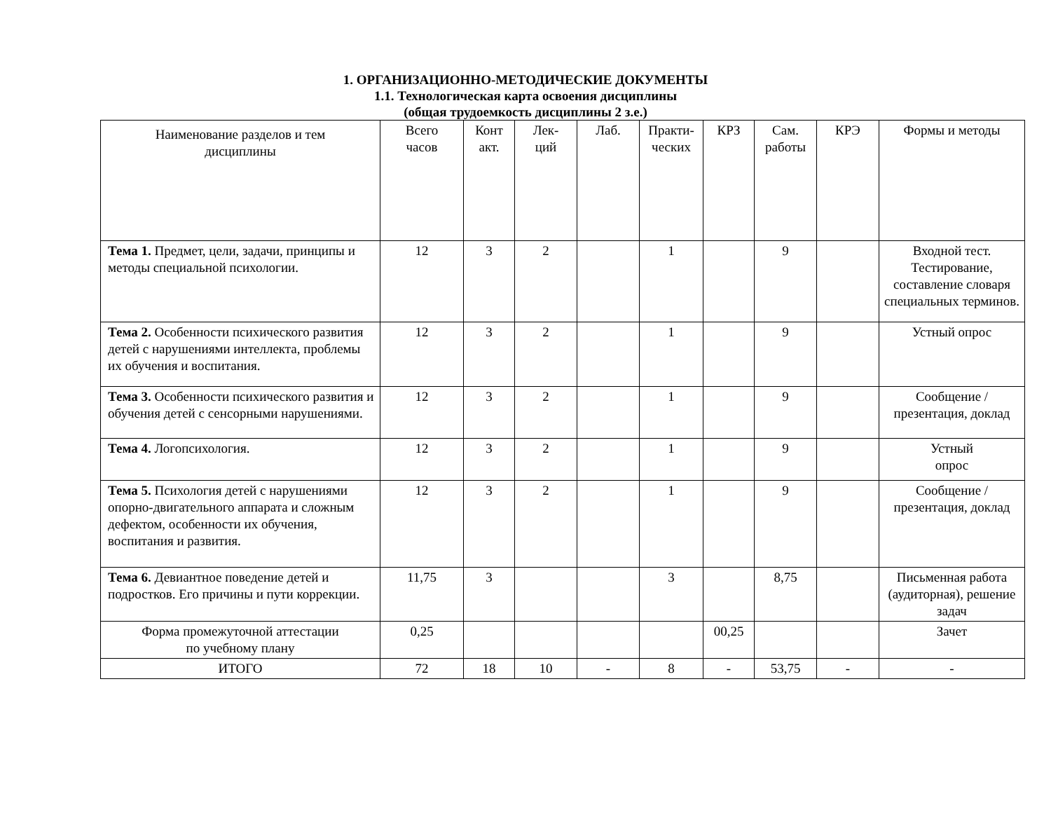1. ОРГАНИЗАЦИОННО-МЕТОДИЧЕСКИЕ ДОКУМЕНТЫ
1.1. Технологическая карта освоения дисциплины
(общая трудоемкость дисциплины 2 з.е.)
| Наименование разделов и тем дисциплины | Всего часов | Конт акт. | Лек- ций | Лаб. | Практи- ческих | КРЗ | Сам. работы | КРЭ | Формы и методы |
| --- | --- | --- | --- | --- | --- | --- | --- | --- | --- |
| Тема 1. Предмет, цели, задачи, принципы и методы специальной психологии. | 12 | 3 | 2 | | 1 | | 9 | | Входной тест. Тестирование, составление словаря специальных терминов. |
| Тема 2. Особенности психического развития детей с нарушениями интеллекта, проблемы их обучения и воспитания. | 12 | 3 | 2 | | 1 | | 9 | | Устный опрос |
| Тема 3. Особенности психического развития и обучения детей с сенсорными нарушениями. | 12 | 3 | 2 | | 1 | | 9 | | Сообщение / презентация, доклад |
| Тема 4. Логопсихология. | 12 | 3 | 2 | | 1 | | 9 | | Устный опрос |
| Тема 5. Психология детей с нарушениями опорно-двигательного аппарата и сложным дефектом, особенности их обучения, воспитания и развития. | 12 | 3 | 2 | | 1 | | 9 | | Сообщение / презентация, доклад |
| Тема 6. Девиантное поведение детей и подростков. Его причины и пути коррекции. | 11,75 | 3 | | | 3 | | 8,75 | | Письменная работа (аудиторная), решение задач |
| Форма промежуточной аттестации по учебному плану | 0,25 | | | | | 00,25 | | | Зачет |
| ИТОГО | 72 | 18 | 10 | - | 8 | - | 53,75 | - | - |